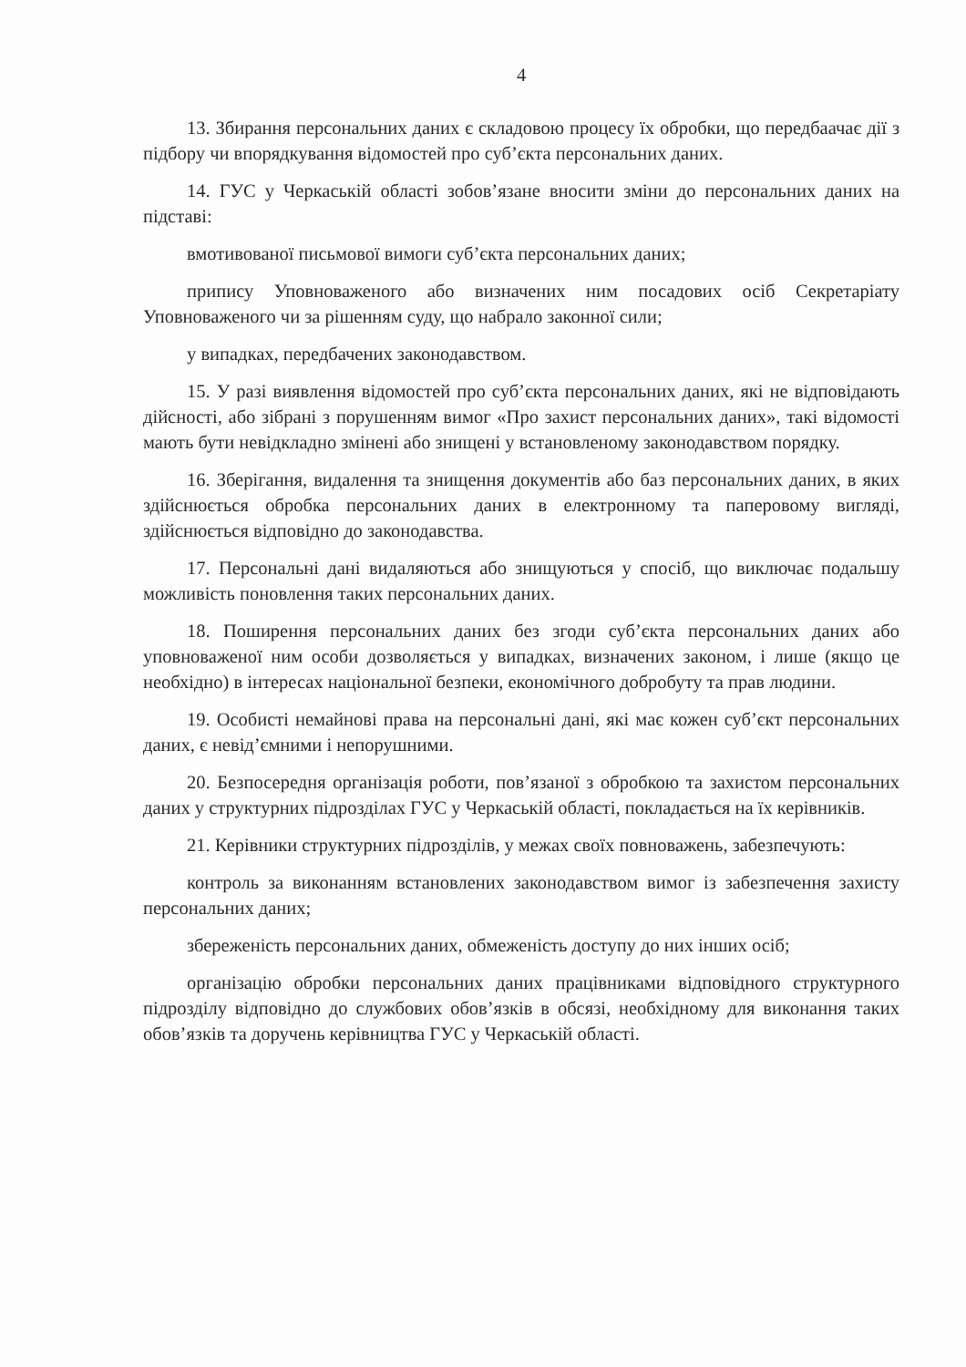4
13. Збирання персональних даних є складовою процесу їх обробки, що передбаачає дії з підбору чи впорядкування відомостей про суб’єкта персональних даних.
14. ГУС у Черкаській області зобов’язане вносити зміни до персональних даних на підставі:
вмотивованої письмової вимоги суб’єкта персональних даних;
припису Уповноваженого або визначених ним посадових осіб Секретаріату Уповноваженого чи за рішенням суду, що набрало законної сили;
у випадках, передбачених законодавством.
15. У разі виявлення відомостей про суб’єкта персональних даних, які не відповідають дійсності, або зібрані з порушенням вимог «Про захист персональних даних», такі відомості мають бути невідкладно змінені або знищені у встановленому законодавством порядку.
16. Зберігання, видалення та знищення документів або баз персональних даних, в яких здійснюється обробка персональних даних в електронному та паперовому вигляді, здійснюється відповідно до законодавства.
17. Персональні дані видаляються або знищуються у спосіб, що виключає подальшу можливість поновлення таких персональних даних.
18. Поширення персональних даних без згоди суб’єкта персональних даних або уповноваженої ним особи дозволяється у випадках, визначених законом, і лише (якщо це необхідно) в інтересах національної безпеки, економічного добробуту та прав людини.
19. Особисті немайнові права на персональні дані, які має кожен суб’єкт персональних даних, є невід’ємними і непорушними.
20. Безпосередня організація роботи, пов’язаної з обробкою та захистом персональних даних у структурних підрозділах ГУС у Черкаській області, покладається на їх керівників.
21. Керівники структурних підрозділів, у межах своїх повноважень, забезпечують:
контроль за виконанням встановлених законодавством вимог із забезпечення захисту персональних даних;
збереженість персональних даних, обмеженість доступу до них інших осіб;
організацію обробки персональних даних працівниками відповідного структурного підрозділу відповідно до службових обов’язків в обсязі, необхідному для виконання таких обов’язків та доручень керівництва ГУС у Черкаській області.